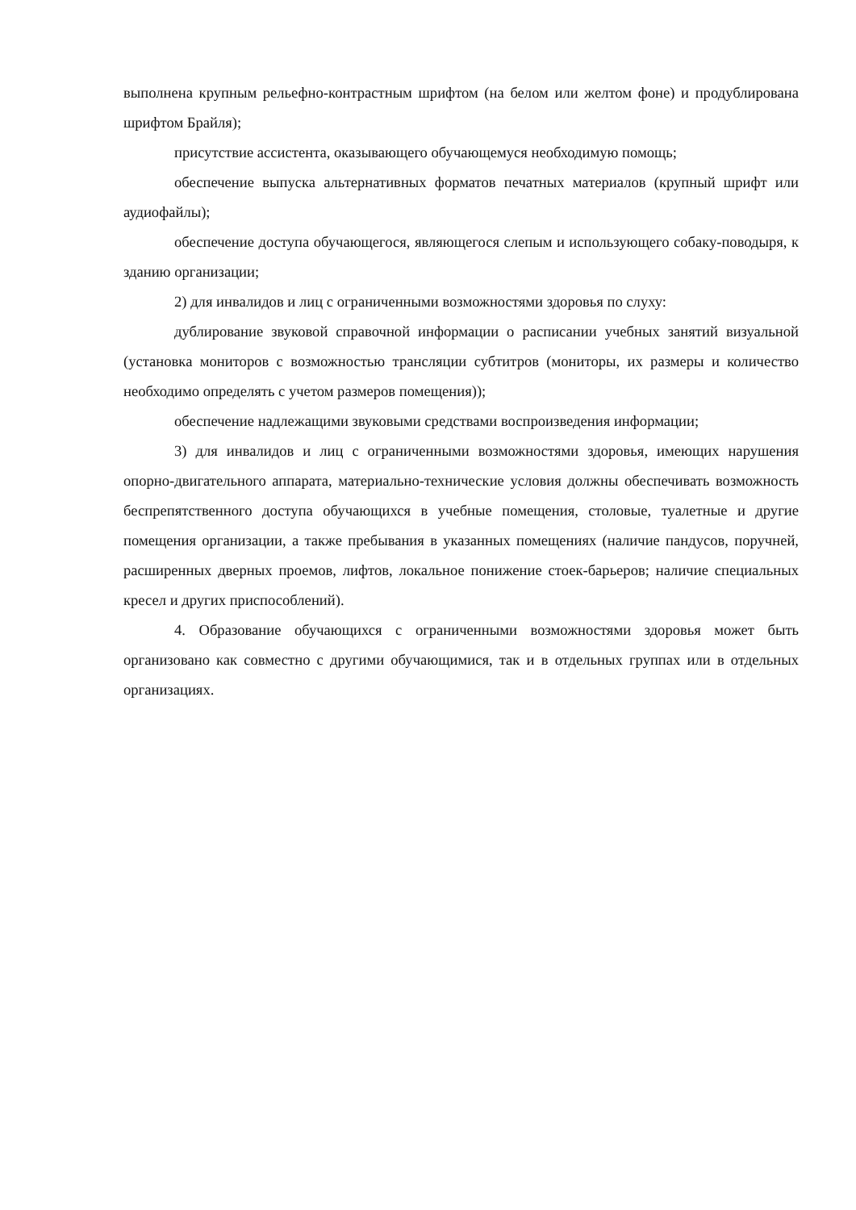выполнена крупным рельефно-контрастным шрифтом (на белом или желтом фоне) и продублирована шрифтом Брайля);
присутствие ассистента, оказывающего обучающемуся необходимую помощь;
обеспечение выпуска альтернативных форматов печатных материалов (крупный шрифт или аудиофайлы);
обеспечение доступа обучающегося, являющегося слепым и использующего собаку-поводыря, к зданию организации;
2) для инвалидов и лиц с ограниченными возможностями здоровья по слуху:
дублирование звуковой справочной информации о расписании учебных занятий визуальной (установка мониторов с возможностью трансляции субтитров (мониторы, их размеры и количество необходимо определять с учетом размеров помещения));
обеспечение надлежащими звуковыми средствами воспроизведения информации;
3) для инвалидов и лиц с ограниченными возможностями здоровья, имеющих нарушения опорно-двигательного аппарата, материально-технические условия должны обеспечивать возможность беспрепятственного доступа обучающихся в учебные помещения, столовые, туалетные и другие помещения организации, а также пребывания в указанных помещениях (наличие пандусов, поручней, расширенных дверных проемов, лифтов, локальное понижение стоек-барьеров; наличие специальных кресел и других приспособлений).
4. Образование обучающихся с ограниченными возможностями здоровья может быть организовано как совместно с другими обучающимися, так и в отдельных группах или в отдельных организациях.